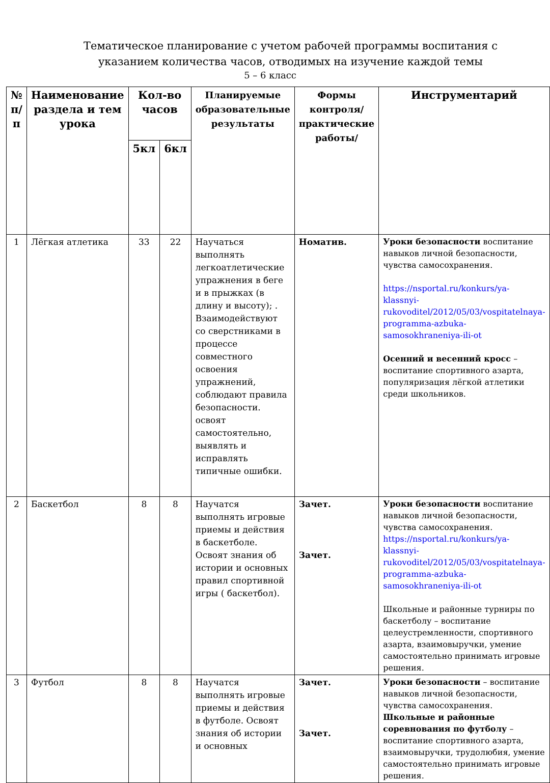Тематическое планирование с учетом рабочей программы воспитания с
указанием количества часов, отводимых на изучение каждой темы
5 – 6 класс
| № п/п | Наименование раздела и тем урока | Кол-во часов | | Планируемые образовательные результаты | Формы контроля/ практические работы/ | Инструментарий |
| --- | --- | --- | --- | --- | --- | --- |
| | | 5кл | 6кл | | | |
| 1 | Лёгкая атлетика | 33 | 22 | Научаться выполнять легкоатлетические упражнения в беге и в прыжках (в длину и высоту); . Взаимодействуют со сверстниками в процессе совместного освоения упражнений, соблюдают правила безопасности. освоят самостоятельно, выявлять и исправлять типичные ошибки. | Номатив. | Уроки безопасности воспитание навыков личной безопасности, чувства самосохранения. https://nsportal.ru/konkurs/ya-klassnyi-rukovoditel/2012/05/03/vospitatelnaya-programma-azbuka-samosokhraneniya-ili-ot Осенний и весенний кросс – воспитание спортивного азарта, популяризация лёгкой атлетики среди школьников. |
| 2 | Баскетбол | 8 | 8 | Научатся выполнять игровые приемы и действия в баскетболе. Освоят знания об истории и основных правил спортивной игры ( баскетбол). | Зачет. Зачет. | Уроки безопасности воспитание навыков личной безопасности, чувства самосохранения. https://nsportal.ru/konkurs/ya-klassnyi-rukovoditel/2012/05/03/vospitatelnaya-programma-azbuka-samosokhraneniya-ili-ot Школьные и районные турниры по баскетболу – воспитание целеустремленности, спортивного азарта, взаимовыручки, умение самостоятельно принимать игровые решения. |
| 3 | Футбол | 8 | 8 | Научатся выполнять игровые приемы и действия в футболе. Освоят знания об истории и основных | Зачет. Зачет. | Уроки безопасности – воспитание навыков личной безопасности, чувства самосохранения. Школьные и районные соревнования по футболу – воспитание спортивного азарта, взаимовыручки, трудолюбия, умение самостоятельно принимать игровые решения. |